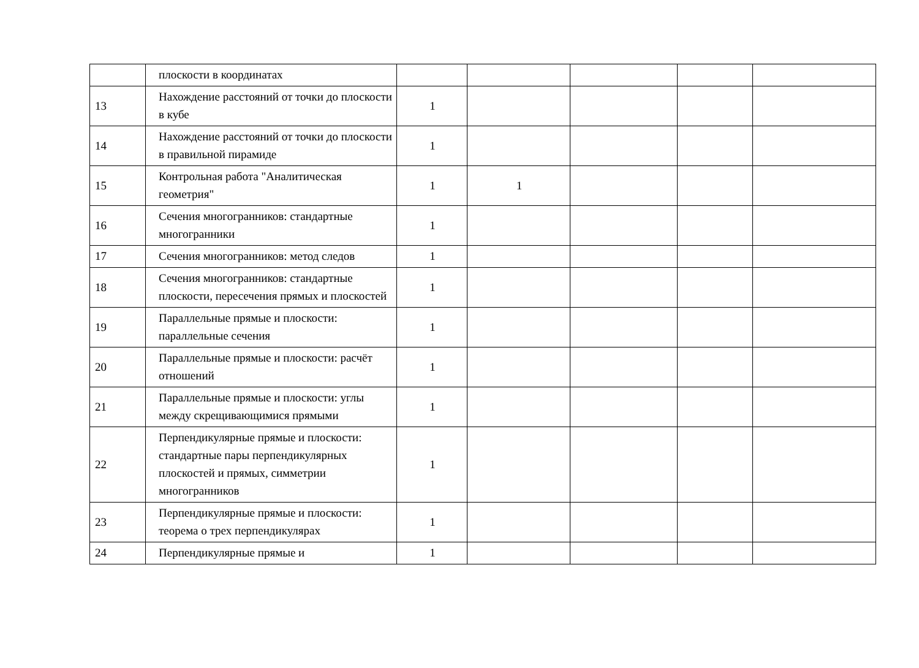| | плоскости в координатах | | | | | |
| 13 | Нахождение расстояний от точки до плоскости в кубе | 1 | | | | |
| 14 | Нахождение расстояний от точки до плоскости в правильной пирамиде | 1 | | | | |
| 15 | Контрольная работа "Аналитическая геометрия" | 1 | 1 | | | |
| 16 | Сечения многогранников: стандартные многогранники | 1 | | | | |
| 17 | Сечения многогранников: метод следов | 1 | | | | |
| 18 | Сечения многогранников: стандартные плоскости, пересечения прямых и плоскостей | 1 | | | | |
| 19 | Параллельные прямые и плоскости: параллельные сечения | 1 | | | | |
| 20 | Параллельные прямые и плоскости: расчёт отношений | 1 | | | | |
| 21 | Параллельные прямые и плоскости: углы между скрещивающимися прямыми | 1 | | | | |
| 22 | Перпендикулярные прямые и плоскости: стандартные пары перпендикулярных плоскостей и прямых, симметрии многогранников | 1 | | | | |
| 23 | Перпендикулярные прямые и плоскости: теорема о трех перпендикулярах | 1 | | | | |
| 24 | Перпендикулярные прямые и | 1 | | | | |